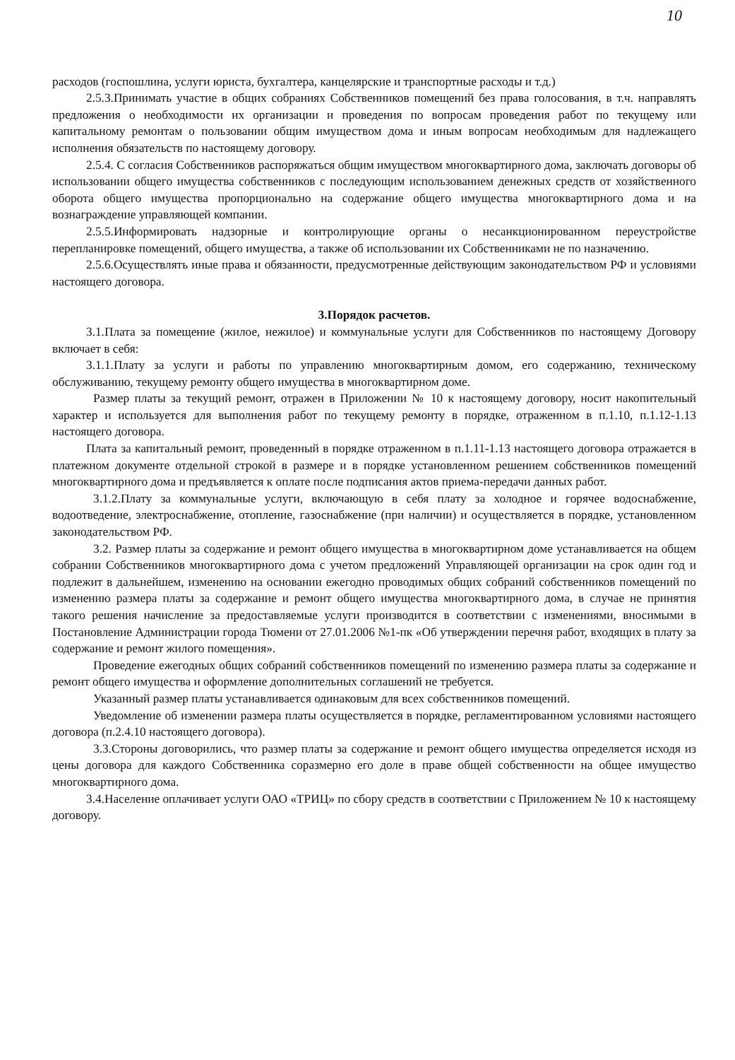10
расходов (госпошлина, услуги юриста, бухгалтера, канцелярские и транспортные расходы и т.д.)
2.5.3.Принимать участие в общих собраниях Собственников помещений без права голосования, в т.ч. направлять предложения о необходимости их организации и проведения по вопросам проведения работ по текущему или капитальному ремонтам о пользовании общим имуществом дома и иным вопросам необходимым для надлежащего исполнения обязательств по настоящему договору.
2.5.4. С согласия Собственников распоряжаться общим имуществом многоквартирного дома, заключать договоры об использовании общего имущества собственников с последующим использованием денежных средств от хозяйственного оборота общего имущества пропорционально на содержание общего имущества многоквартирного дома и на вознаграждение управляющей компании.
2.5.5.Информировать надзорные и контролирующие органы о несанкционированном переустройстве перепланировке помещений, общего имущества, а также об использовании их Собственниками не по назначению.
2.5.6.Осуществлять иные права и обязанности, предусмотренные действующим законодательством РФ и условиями настоящего договора.
3.Порядок расчетов.
3.1.Плата за помещение (жилое, нежилое) и коммунальные услуги для Собственников по настоящему Договору включает в себя:
3.1.1.Плату за услуги и работы по управлению многоквартирным домом, его содержанию, техническому обслуживанию, текущему ремонту общего имущества в многоквартирном доме.
Размер платы за текущий ремонт, отражен в Приложении № 10 к настоящему договору, носит накопительный характер и используется для выполнения работ по текущему ремонту в порядке, отраженном в п.1.10, п.1.12-1.13 настоящего договора.
Плата за капитальный ремонт, проведенный в порядке отраженном в п.1.11-1.13 настоящего договора отражается в платежном документе отдельной строкой в размере и в порядке установленном решением собственников помещений многоквартирного дома и предъявляется к оплате после подписания актов приема-передачи данных работ.
3.1.2.Плату за коммунальные услуги, включающую в себя плату за холодное и горячее водоснабжение, водоотведение, электроснабжение, отопление, газоснабжение (при наличии) и осуществляется в порядке, установленном законодательством РФ.
3.2. Размер платы за содержание и ремонт общего имущества в многоквартирном доме устанавливается на общем собрании Собственников многоквартирного дома с учетом предложений Управляющей организации на срок один год и подлежит в дальнейшем, изменению на основании ежегодно проводимых общих собраний собственников помещений по изменению размера платы за содержание и ремонт общего имущества многоквартирного дома, в случае не принятия такого решения начисление за предоставляемые услуги производится в соответствии с изменениями, вносимыми в Постановление Администрации города Тюмени от 27.01.2006 №1-пк «Об утверждении перечня работ, входящих в плату за содержание и ремонт жилого помещения».
Проведение ежегодных общих собраний собственников помещений по изменению размера платы за содержание и ремонт общего имущества и оформление дополнительных соглашений не требуется.
Указанный размер платы устанавливается одинаковым для всех собственников помещений.
Уведомление об изменении размера платы осуществляется в порядке, регламентированном условиями настоящего договора (п.2.4.10 настоящего договора).
3.3.Стороны договорились, что размер платы за содержание и ремонт общего имущества определяется исходя из цены договора для каждого Собственника соразмерно его доле в праве общей собственности на общее имущество многоквартирного дома.
3.4.Население оплачивает услуги ОАО «ТРИЦ» по сбору средств в соответствии с Приложением № 10 к настоящему договору.